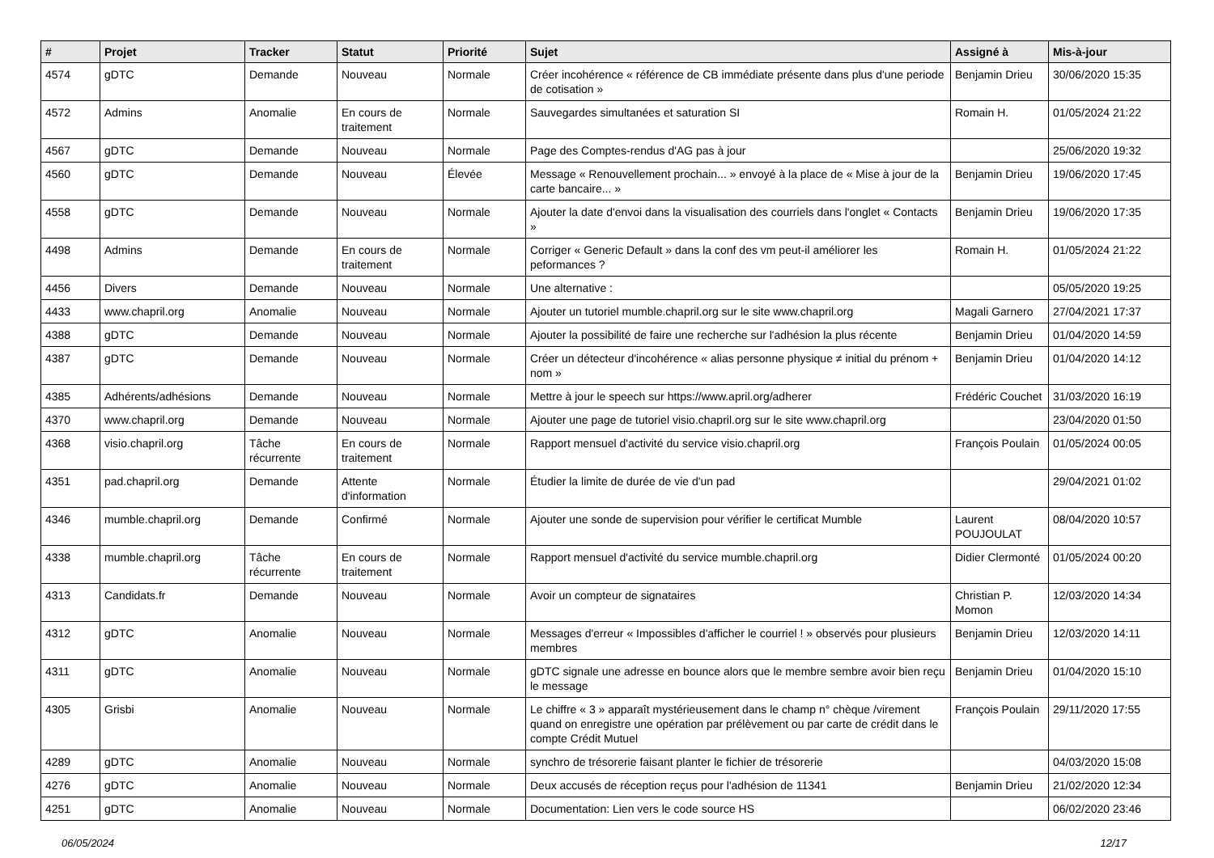| # | Projet | Tracker | Statut | Priorité | Sujet | Assigné à | Mis-à-jour |
| --- | --- | --- | --- | --- | --- | --- | --- |
| 4574 | gDTC | Demande | Nouveau | Normale | Créer incohérence « référence de CB immédiate présente dans plus d'une periode de cotisation » | Benjamin Drieu | 30/06/2020 15:35 |
| 4572 | Admins | Anomalie | En cours de traitement | Normale | Sauvegardes simultanées et saturation SI | Romain H. | 01/05/2024 21:22 |
| 4567 | gDTC | Demande | Nouveau | Normale | Page des Comptes-rendus d'AG pas à jour | | 25/06/2020 19:32 |
| 4560 | gDTC | Demande | Nouveau | Élevée | Message « Renouvellement prochain... » envoyé à la place de « Mise à jour de la carte bancaire... » | Benjamin Drieu | 19/06/2020 17:45 |
| 4558 | gDTC | Demande | Nouveau | Normale | Ajouter la date d'envoi dans la visualisation des courriels dans l'onglet « Contacts » | Benjamin Drieu | 19/06/2020 17:35 |
| 4498 | Admins | Demande | En cours de traitement | Normale | Corriger « Generic Default » dans la conf des vm peut-il améliorer les peformances ? | Romain H. | 01/05/2024 21:22 |
| 4456 | Divers | Demande | Nouveau | Normale | Une alternative : | | 05/05/2020 19:25 |
| 4433 | www.chapril.org | Anomalie | Nouveau | Normale | Ajouter un tutoriel mumble.chapril.org sur le site www.chapril.org | Magali Garnero | 27/04/2021 17:37 |
| 4388 | gDTC | Demande | Nouveau | Normale | Ajouter la possibilité de faire une recherche sur l'adhésion la plus récente | Benjamin Drieu | 01/04/2020 14:59 |
| 4387 | gDTC | Demande | Nouveau | Normale | Créer un détecteur d'incohérence « alias personne physique ≠ initial du prénom + nom » | Benjamin Drieu | 01/04/2020 14:12 |
| 4385 | Adhérents/adhésions | Demande | Nouveau | Normale | Mettre à jour le speech sur https://www.april.org/adherer | Frédéric Couchet | 31/03/2020 16:19 |
| 4370 | www.chapril.org | Demande | Nouveau | Normale | Ajouter une page de tutoriel visio.chapril.org sur le site www.chapril.org | | 23/04/2020 01:50 |
| 4368 | visio.chapril.org | Tâche récurrente | En cours de traitement | Normale | Rapport mensuel d'activité du service visio.chapril.org | François Poulain | 01/05/2024 00:05 |
| 4351 | pad.chapril.org | Demande | Attente d'information | Normale | Étudier la limite de durée de vie d'un pad | | 29/04/2021 01:02 |
| 4346 | mumble.chapril.org | Demande | Confirmé | Normale | Ajouter une sonde de supervision pour vérifier le certificat Mumble | Laurent POUJOULAT | 08/04/2020 10:57 |
| 4338 | mumble.chapril.org | Tâche récurrente | En cours de traitement | Normale | Rapport mensuel d'activité du service mumble.chapril.org | Didier Clermonté | 01/05/2024 00:20 |
| 4313 | Candidats.fr | Demande | Nouveau | Normale | Avoir un compteur de signataires | Christian P. Momon | 12/03/2020 14:34 |
| 4312 | gDTC | Anomalie | Nouveau | Normale | Messages d'erreur « Impossibles d'afficher le courriel ! » observés pour plusieurs membres | Benjamin Drieu | 12/03/2020 14:11 |
| 4311 | gDTC | Anomalie | Nouveau | Normale | gDTC signale une adresse en bounce alors que le membre sembre avoir bien reçu le message | Benjamin Drieu | 01/04/2020 15:10 |
| 4305 | Grisbi | Anomalie | Nouveau | Normale | Le chiffre « 3 » apparaît mystérieusement dans le champ n° chèque /virement quand on enregistre une opération par prélèvement ou par carte de crédit dans le compte Crédit Mutuel | François Poulain | 29/11/2020 17:55 |
| 4289 | gDTC | Anomalie | Nouveau | Normale | synchro de trésorerie faisant planter le fichier de trésorerie | | 04/03/2020 15:08 |
| 4276 | gDTC | Anomalie | Nouveau | Normale | Deux accusés de réception reçus pour l'adhésion de 11341 | Benjamin Drieu | 21/02/2020 12:34 |
| 4251 | gDTC | Anomalie | Nouveau | Normale | Documentation: Lien vers le code source HS | | 06/02/2020 23:46 |
06/05/2024 12/17